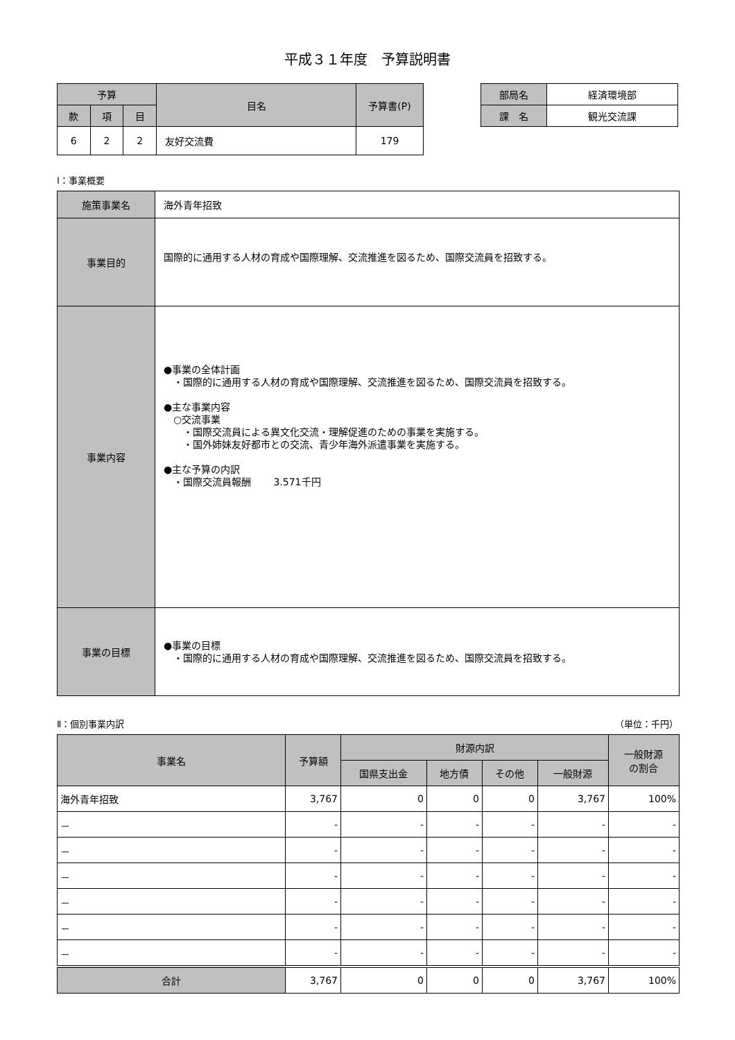平成３１年度　予算説明書
| 予算 | | | 目名 | 予算書(P) |
| 款 | 項 | 目 | | |
| 6 | 2 | 2 | 友好交流費 | 179 |
| 部局名 | 経済環境部 |
| 課 名 | 観光交流課 |
Ⅰ：事業概要
| 施策事業名 | 海外青年招致 |
| 事業目的 | 国際的に通用する人材の育成や国際理解、交流推進を図るため、国際交流員を招致する。 |
| 事業内容 | ●事業の全体計画 ・国際的に通用する人材の育成や国際理解、交流推進を図るため、国際交流員を招致する。 ●主な事業内容 ○交流事業 ・国際交流員による異文化交流・理解促進のための事業を実施する。 ・国外姉妹友好都市との交流、青少年海外派遣事業を実施する。 ●主な予算の内訳 ・国際交流員報酬 3.571千円 |
| 事業の目標 | ●事業の目標 ・国際的に通用する人材の育成や国際理解、交流推進を図るため、国際交流員を招致する。 |
Ⅱ：個別事業内訳 （単位：千円）
| 事業名 | 予算額 | 財源内訳 | | | | 一般財源 の割合 |
| | | 国県支出金 | 地方債 | その他 | 一般財源 | |
| 海外青年招致 | 3,767 | 0 | 0 | 0 | 3,767 | 100% |
| － | - | - | - | - | - | - |
| － | - | - | - | - | - | - |
| － | - | - | - | - | - | - |
| － | - | - | - | - | - | - |
| － | - | - | - | - | - | - |
| － | - | - | - | - | - | - |
| 合計 | 3,767 | 0 | 0 | 0 | 3,767 | 100% |